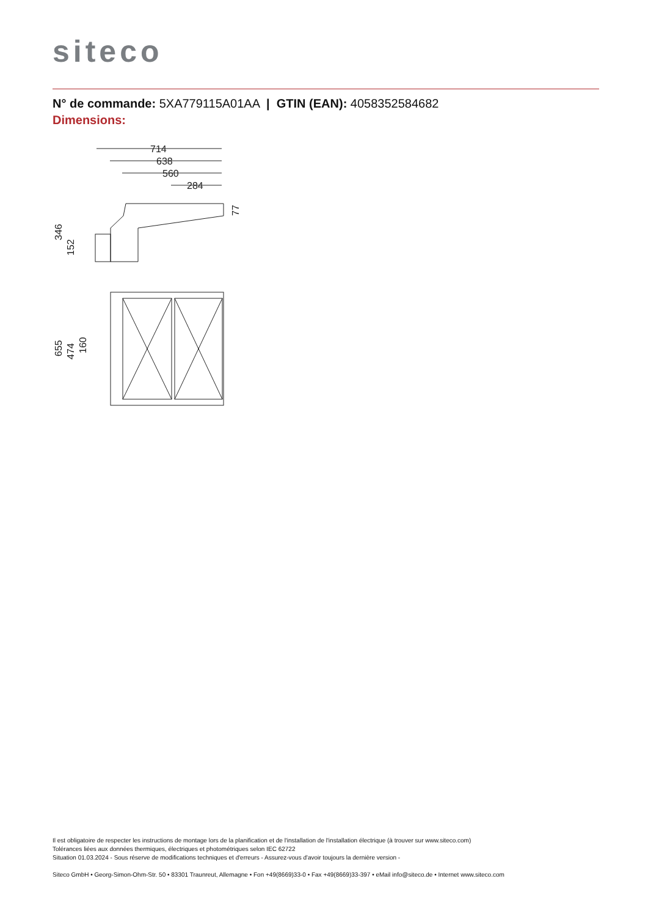siteco
N° de commande: 5XA779115A01AA | GTIN (EAN): 4058352584682
Dimensions:
714
638
560
284
346
152
77
655
474
160
Il est obligatoire de respecter les instructions de montage lors de la planification et de l'installation de l'installation électrique (à trouver sur www.siteco.com)
Tolérances liées aux données thermiques, électriques et photométriques selon IEC 62722
Situation 01.03.2024 - Sous réserve de modifications techniques et d'erreurs - Assurez-vous d'avoir toujours la dernière version -
Siteco GmbH • Georg-Simon-Ohm-Str. 50 • 83301 Traunreut, Allemagne • Fon +49(8669)33-0 • Fax +49(8669)33-397 • eMail info@siteco.de • Internet www.siteco.com